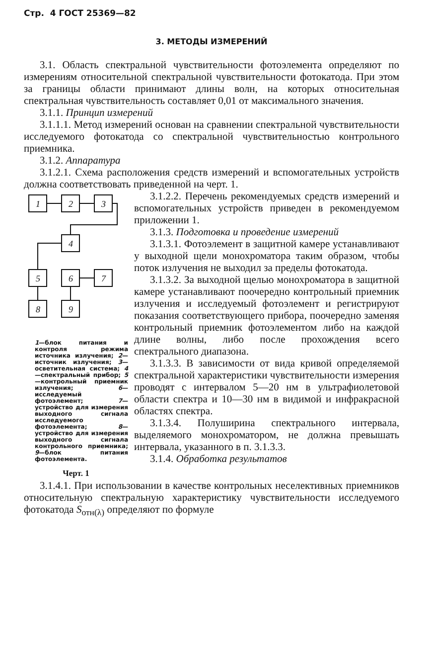Стр. 4 ГОСТ 25369—82
3. МЕТОДЫ ИЗМЕРЕНИЙ
3.1. Область спектральной чувствительности фотоэлемента определяют по измерениям относительной спектральной чувствительности фотокатода. При этом за границы области принимают длины волн, на которых относительная спектральная чувствительность составляет 0,01 от максимального значения.
3.1.1. Принцип измерений
3.1.1.1. Метод измерений основан на сравнении спектральной чувствительности исследуемого фотокатода со спектральной чувствительностью контрольного приемника.
3.1.2. Аппаратура
3.1.2.1. Схема расположения средств измерений и вспомогательных устройств должна соответствовать приведенной на черт. 1.
1
2
3
4
5
6
7
8
9
1—блок питания и контроля режима источника излучения; 2—источник излучения; 3—осветительная система; 4—спектральный прибор; 5—контрольный приемник излучения; 6—исследуемый фотоэлемент; 7—устройство для измерения выходного сигнала исследуемого фотоэлемента; 8—устройство для измерения выходного сигнала контрольного приемника; 9—блок питания фотоэлемента.
Черт. 1
3.1.2.2. Перечень рекомендуемых средств измерений и вспомогательных устройств приведен в рекомендуемом приложении 1.
3.1.3. Подготовка и проведение измерений
3.1.3.1. Фотоэлемент в защитной камере устанавливают у выходной щели монохроматора таким образом, чтобы поток излучения не выходил за пределы фотокатода.
3.1.3.2. За выходной щелью монохроматора в защитной камере устанавливают поочередно контрольный приемник излучения и исследуемый фотоэлемент и регистрируют показания соответствующего прибора, поочередно заменяя контрольный приемник фотоэлементом либо на каждой длине волны, либо после прохождения всего спектрального диапазона.
3.1.3.3. В зависимости от вида кривой определяемой спектральной характеристики чувствительности измерения проводят с интервалом 5—20 нм в ультрафиолетовой области спектра и 10—30 нм в видимой и инфракрасной областях спектра.
3.1.3.4. Полуширина спектрального интервала, выделяемого монохроматором, не должна превышать интервала, указанного в п. 3.1.3.3.
3.1.4. Обработка результатов
3.1.4.1. При использовании в качестве контрольных неселективных приемников относительную спектральную характеристику чувствительности исследуемого фотокатода S<sub>отн(λ)</sub> определяют по формуле